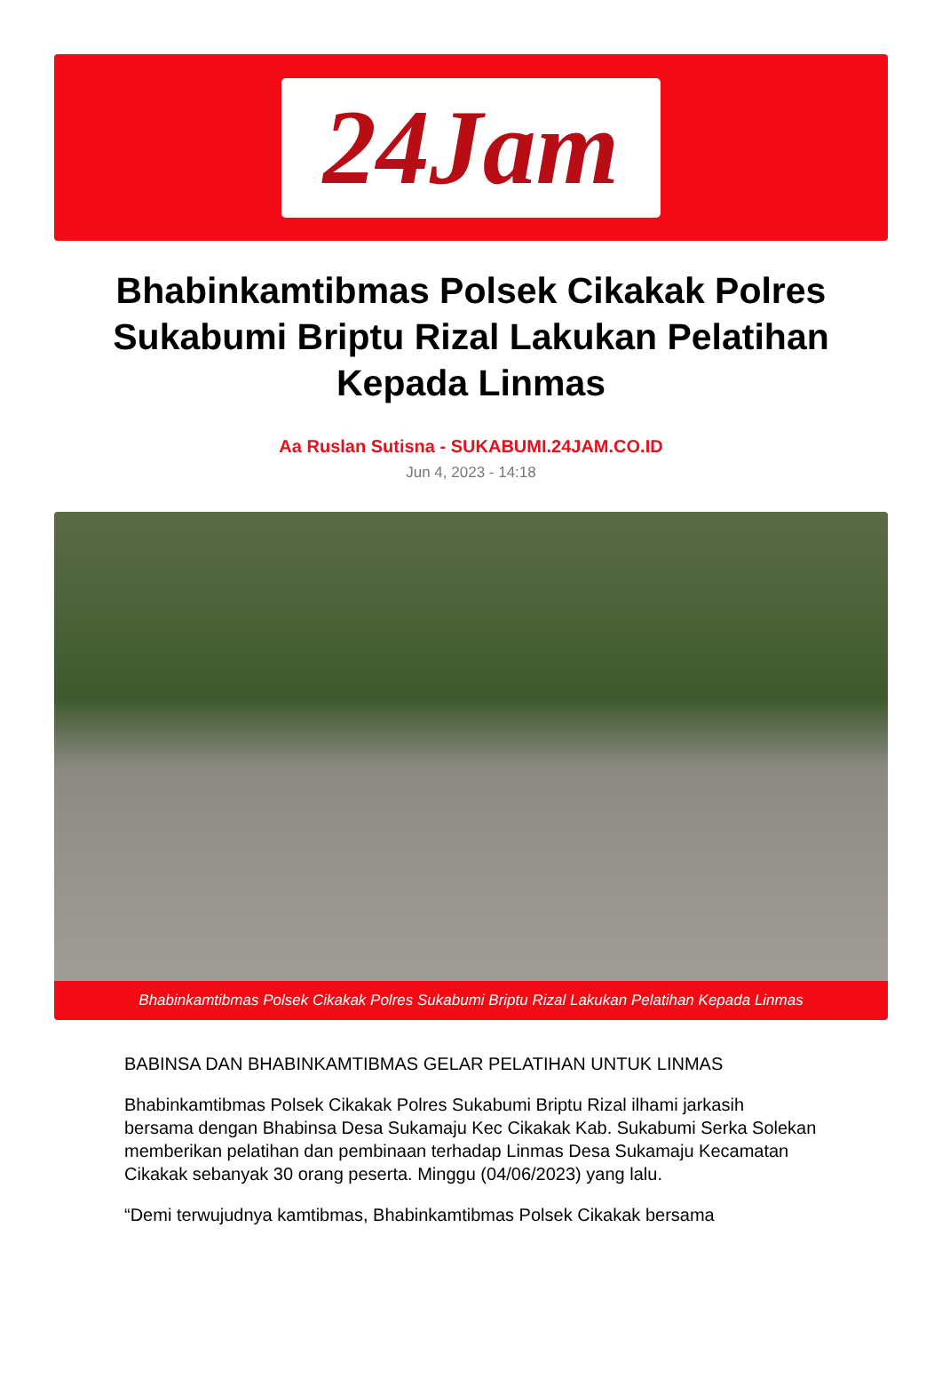24Jam
Bhabinkamtibmas Polsek Cikakak Polres Sukabumi Briptu Rizal Lakukan Pelatihan Kepada Linmas
Aa Ruslan Sutisna - SUKABUMI.24JAM.CO.ID
Jun 4, 2023 - 14:18
Bhabinkamtibmas Polsek Cikakak Polres Sukabumi Briptu Rizal Lakukan Pelatihan Kepada Linmas
BABINSA DAN BHABINKAMTIBMAS GELAR PELATIHAN UNTUK LINMAS
Bhabinkamtibmas Polsek Cikakak Polres Sukabumi Briptu Rizal ilhami jarkasih bersama dengan Bhabinsa Desa Sukamaju Kec Cikakak Kab. Sukabumi Serka Solekan memberikan pelatihan dan pembinaan terhadap Linmas Desa Sukamaju Kecamatan Cikakak sebanyak 30 orang peserta. Minggu (04/06/2023) yang lalu.
“Demi terwujudnya kamtibmas, Bhabinkamtibmas Polsek Cikakak bersama